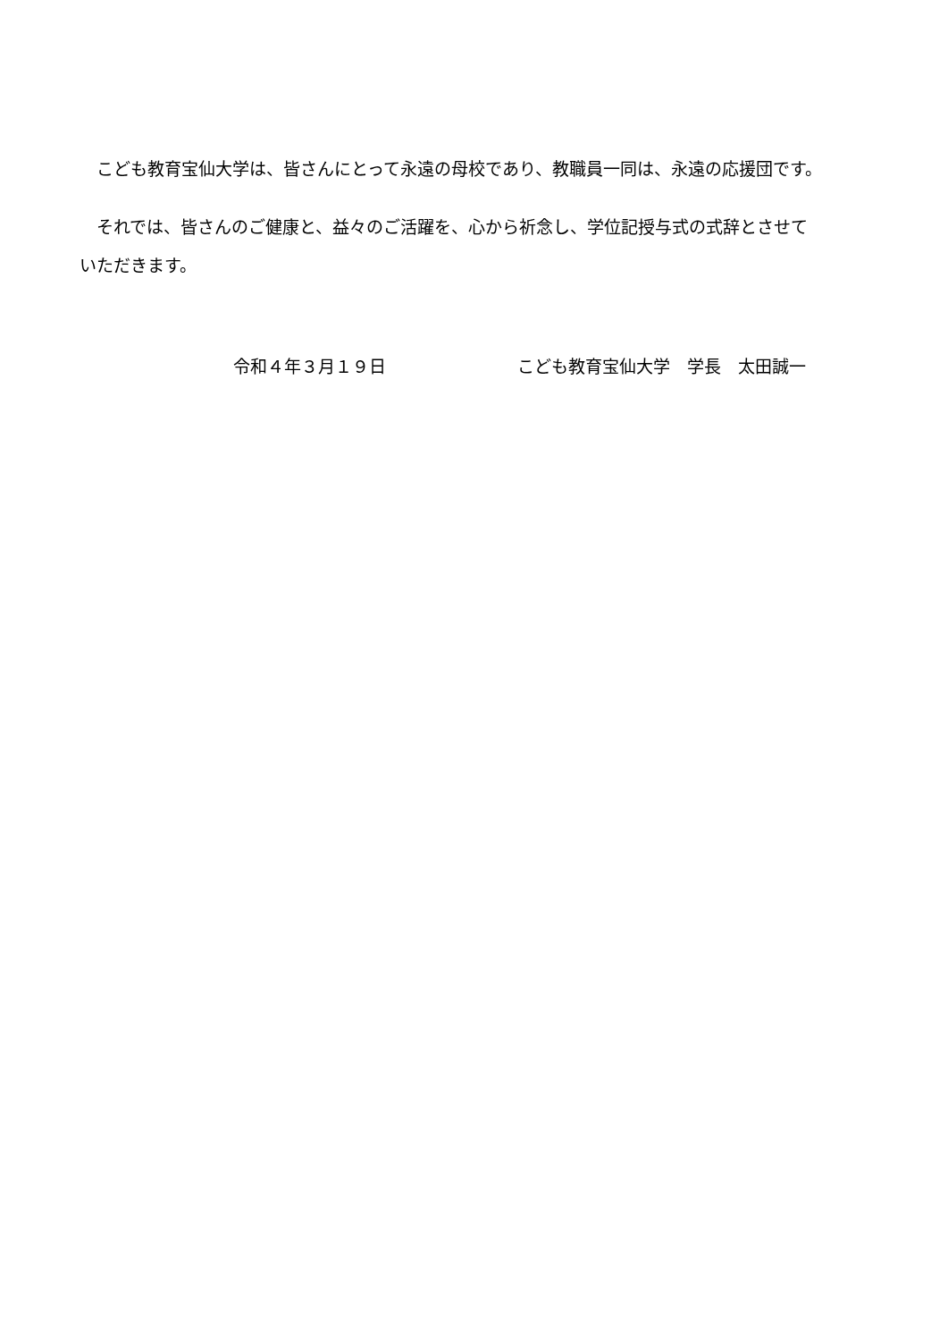こども教育宝仙大学は、皆さんにとって永遠の母校であり、教職員一同は、永遠の応援団です。
　それでは、皆さんのご健康と、益々のご活躍を、心から祈念し、学位記授与式の式辞とさせていただきます。
令和４年３月１９日 こども教育宝仙大学　学長　太田誠一